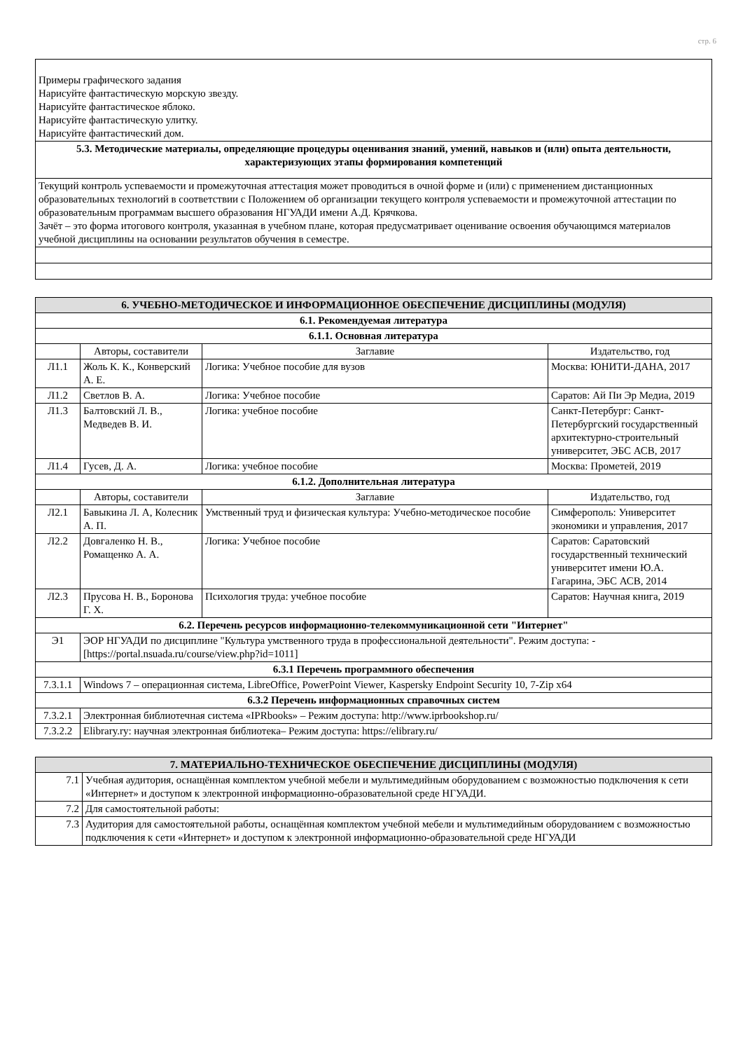стр. 6
| Примеры графического задания Нарисуйте фантастическую морскую звезду. Нарисуйте фантастическое яблоко. Нарисуйте фантастическую улитку. Нарисуйте фантастический дом. |
| 5.3. Методические материалы, определяющие процедуры оценивания знаний, умений, навыков и (или) опыта деятельности, характеризующих этапы формирования компетенций |
| Текущий контроль успеваемости и промежуточная аттестация может проводиться в очной форме и (или) с применением дистанционных образовательных технологий в соответствии с Положением об организации текущего контроля успеваемости и промежуточной аттестации по образовательным программам высшего образования НГУАДИ имени А.Д. Крячкова. Зачёт – это форма итогового контроля, указанная в учебном плане, которая предусматривает оценивание освоения обучающимся материалов учебной дисциплины на основании результатов обучения в семестре. |
| 6. УЧЕБНО-МЕТОДИЧЕСКОЕ И ИНФОРМАЦИОННОЕ ОБЕСПЕЧЕНИЕ ДИСЦИПЛИНЫ (МОДУЛЯ) | | | |
| --- | --- | --- | --- |
| 6.1. Рекомендуемая литература | | | |
| 6.1.1. Основная литература | | | |
| | Авторы, составители | Заглавие | Издательство, год |
| Л1.1 | Жоль К. К., Конверский А. Е. | Логика: Учебное пособие для вузов | Москва: ЮНИТИ-ДАНА, 2017 |
| Л1.2 | Светлов В. А. | Логика: Учебное пособие | Саратов: Ай Пи Эр Медиа, 2019 |
| Л1.3 | Балтовский Л. В., Медведев В. И. | Логика: учебное пособие | Санкт-Петербург: Санкт-Петербургский государственный архитектурно-строительный университет, ЭБС АСВ, 2017 |
| Л1.4 | Гусев, Д. А. | Логика: учебное пособие | Москва: Прометей, 2019 |
| 6.1.2. Дополнительная литература | | | |
| | Авторы, составители | Заглавие | Издательство, год |
| Л2.1 | Бавыкина Л. А, Колесник А. П. | Умственный труд и физическая культура: Учебно-методическое пособие | Симферополь: Университет экономики и управления, 2017 |
| Л2.2 | Довгаленко Н. В., Ромащенко А. А. | Логика: Учебное пособие | Саратов: Саратовский государственный технический университет имени Ю.А. Гагарина, ЭБС АСВ, 2014 |
| Л2.3 | Прусова Н. В., Боронова Г. Х. | Психология труда: учебное пособие | Саратов: Научная книга, 2019 |
| 6.2. Перечень ресурсов информационно-телекоммуникационной сети "Интернет" | | | |
| Э1 | ЭОР НГУАДИ по дисциплине "Культура умственного труда в профессиональной деятельности". Режим доступа: -[https://portal.nsuada.ru/course/view.php?id=1011] | | |
| 6.3.1 Перечень программного обеспечения | | | |
| 7.3.1.1 | Windows 7 – операционная система, LibreOffice, PowerPoint Viewer, Kaspersky Endpoint Security 10, 7-Zip x64 | | |
| 6.3.2 Перечень информационных справочных систем | | | |
| 7.3.2.1 | Электронная библиотечная система «IPRbooks» – Режим доступа: http://www.iprbookshop.ru/ | | |
| 7.3.2.2 | Elibrary.ry: научная электронная библиотека– Режим доступа: https://elibrary.ru/ | | |
| 7. МАТЕРИАЛЬНО-ТЕХНИЧЕСКОЕ ОБЕСПЕЧЕНИЕ ДИСЦИПЛИНЫ (МОДУЛЯ) | |
| --- | --- |
| 7.1 | Учебная аудитория, оснащённая комплектом учебной мебели и мультимедийным оборудованием с возможностью подключения к сети «Интернет» и доступом к электронной информационно-образовательной среде НГУАДИ. |
| 7.2 | Для самостоятельной работы: |
| 7.3 | Аудитория для самостоятельной работы, оснащённая комплектом учебной мебели и мультимедийным оборудованием с возможностью подключения к сети «Интернет» и доступом к электронной информационно-образовательной среде НГУАДИ |